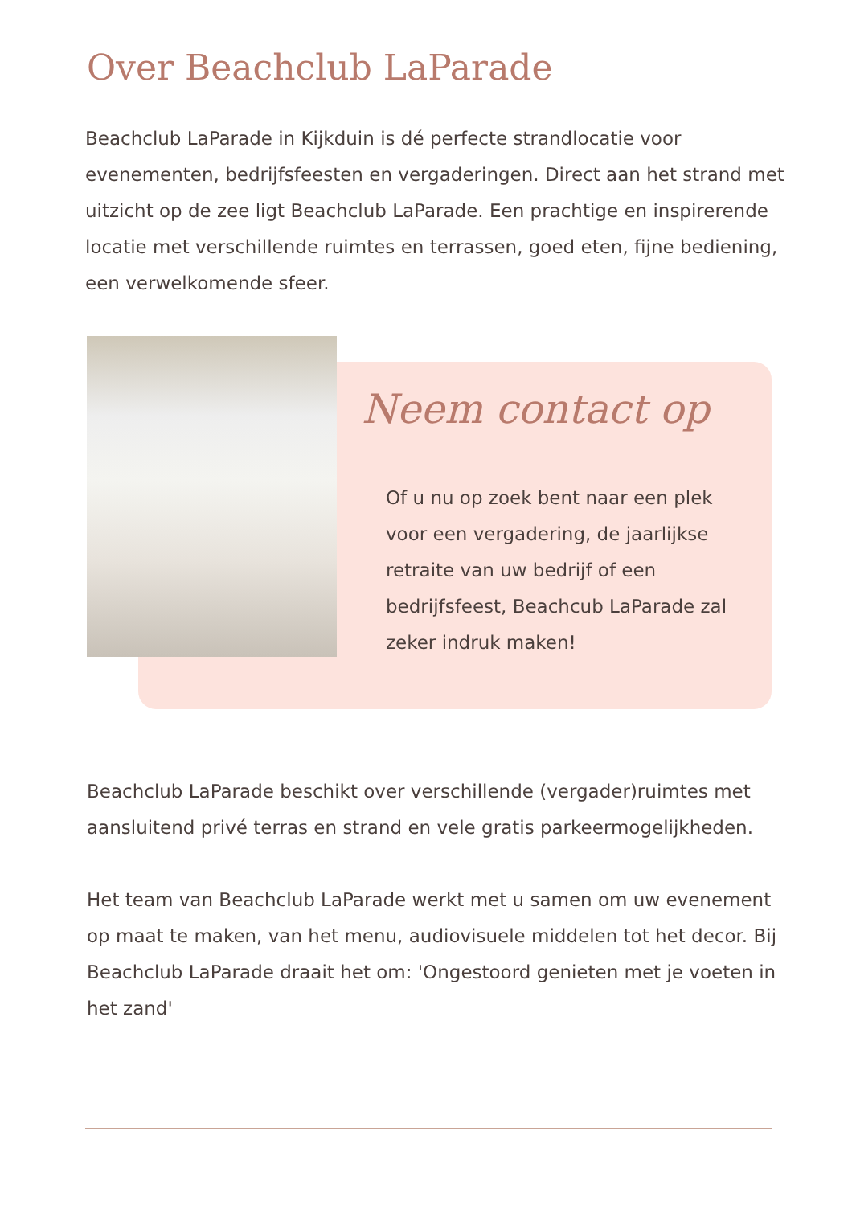Over Beachclub LaParade
Beachclub LaParade in Kijkduin is dé perfecte strandlocatie voor evenementen, bedrijfsfeesten en vergaderingen. Direct aan het strand met uitzicht op de zee ligt Beachclub LaParade. Een prachtige en inspirerende locatie met verschillende ruimtes en terrassen, goed eten, fijne bediening, een verwelkomende sfeer.
Neem contact op
Of u nu op zoek bent naar een plek voor een vergadering, de jaarlijkse retraite van uw bedrijf of een bedrijfsfeest, Beachcub LaParade zal zeker indruk maken!
Beachclub LaParade beschikt over verschillende (vergader)ruimtes met aansluitend privé terras en strand en vele gratis parkeermogelijkheden.
Het team van Beachclub LaParade werkt met u samen om uw evenement op maat te maken, van het menu, audiovisuele middelen tot het decor. Bij Beachclub LaParade draait het om: 'Ongestoord genieten met je voeten in het zand'